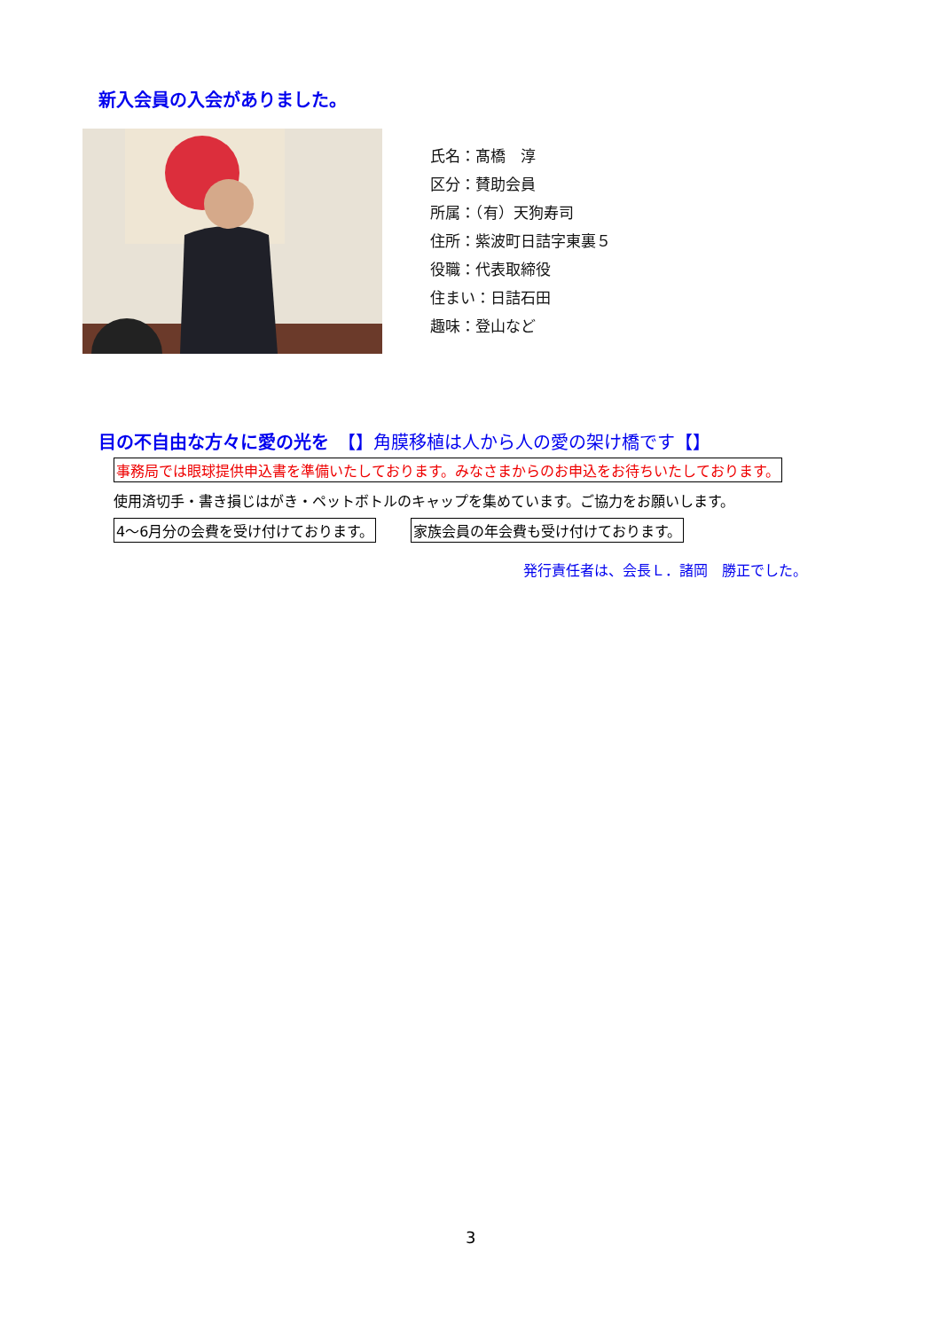新入会員の入会がありました。
氏名：髙橋　淳
区分：賛助会員
所属：（有）天狗寿司
住所：紫波町日詰字東裏５
役職：代表取締役
住まい：日詰石田
趣味：登山など
目の不自由な方々に愛の光を　【】角膜移植は人から人の愛の架け橋です【】
事務局では眼球提供申込書を準備いたしております。みなさまからのお申込をお待ちいたしております。
使用済切手・書き損じはがき・ペットボトルのキャップを集めています。ご協力をお願いします。
4～6月分の会費を受け付けております。 家族会員の年会費も受け付けております。
発行責任者は、会長Ｌ．諸岡　勝正でした。
3